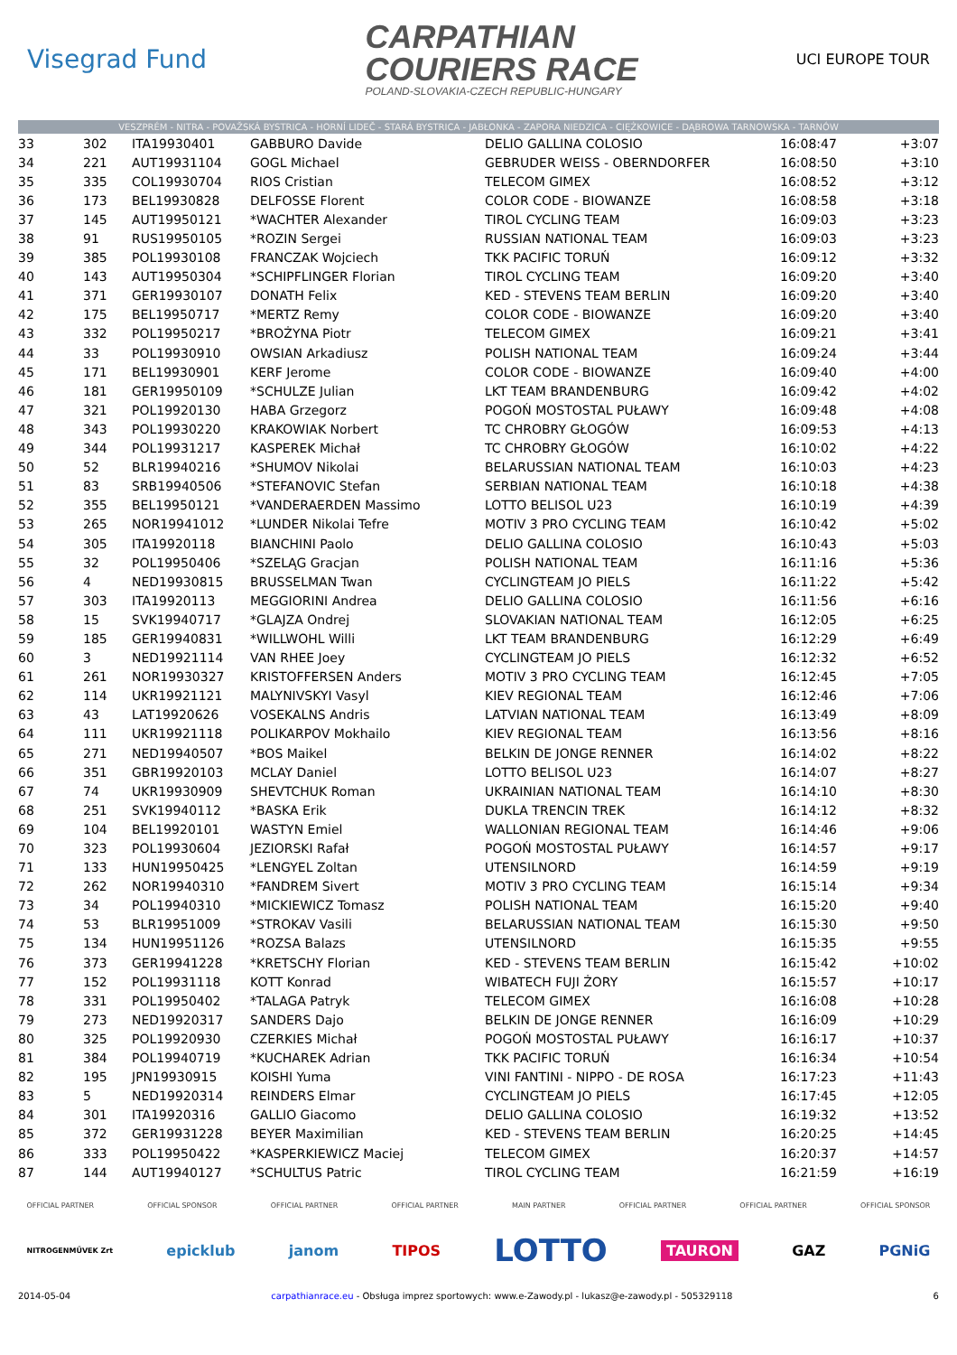Visegrad Fund
CARPATHIAN
COURIERS RACE
POLAND-SLOVAKIA-CZECH REPUBLIC-HUNGARY
UCI EUROPE TOUR
VESZPRÉM - NITRA - POVAŽSKÁ BYSTRICA - HORNÍ LIDEČ - STARÁ BYSTRICA - JABŁONKA - ZAPORA NIEDZICA - CIĘŻKOWICE - DĄBROWA TARNOWSKA - TARNÓW
| 33 | 302 | ITA19930401 | GABBURO Davide | DELIO GALLINA COLOSIO | 16:08:47 | +3:07 |
| 34 | 221 | AUT19931104 | GOGL Michael | GEBRUDER WEISS - OBERNDORFER | 16:08:50 | +3:10 |
| 35 | 335 | COL19930704 | RIOS Cristian | TELECOM GIMEX | 16:08:52 | +3:12 |
| 36 | 173 | BEL19930828 | DELFOSSE Florent | COLOR CODE - BIOWANZE | 16:08:58 | +3:18 |
| 37 | 145 | AUT19950121 | *WACHTER Alexander | TIROL CYCLING TEAM | 16:09:03 | +3:23 |
| 38 | 91 | RUS19950105 | *ROZIN Sergei | RUSSIAN NATIONAL TEAM | 16:09:03 | +3:23 |
| 39 | 385 | POL19930108 | FRANCZAK Wojciech | TKK PACIFIC TORUŃ | 16:09:12 | +3:32 |
| 40 | 143 | AUT19950304 | *SCHIPFLINGER Florian | TIROL CYCLING TEAM | 16:09:20 | +3:40 |
| 41 | 371 | GER19930107 | DONATH Felix | KED - STEVENS TEAM BERLIN | 16:09:20 | +3:40 |
| 42 | 175 | BEL19950717 | *MERTZ Remy | COLOR CODE - BIOWANZE | 16:09:20 | +3:40 |
| 43 | 332 | POL19950217 | *BROŻYNA Piotr | TELECOM GIMEX | 16:09:21 | +3:41 |
| 44 | 33 | POL19930910 | OWSIAN Arkadiusz | POLISH NATIONAL TEAM | 16:09:24 | +3:44 |
| 45 | 171 | BEL19930901 | KERF Jerome | COLOR CODE - BIOWANZE | 16:09:40 | +4:00 |
| 46 | 181 | GER19950109 | *SCHULZE Julian | LKT TEAM BRANDENBURG | 16:09:42 | +4:02 |
| 47 | 321 | POL19920130 | HABA Grzegorz | POGOŃ MOSTOSTAL PUŁAWY | 16:09:48 | +4:08 |
| 48 | 343 | POL19930220 | KRAKOWIAK Norbert | TC CHROBRY GŁOGÓW | 16:09:53 | +4:13 |
| 49 | 344 | POL19931217 | KASPEREK Michał | TC CHROBRY GŁOGÓW | 16:10:02 | +4:22 |
| 50 | 52 | BLR19940216 | *SHUMOV Nikolai | BELARUSSIAN NATIONAL TEAM | 16:10:03 | +4:23 |
| 51 | 83 | SRB19940506 | *STEFANOVIC Stefan | SERBIAN NATIONAL TEAM | 16:10:18 | +4:38 |
| 52 | 355 | BEL19950121 | *VANDERAERDEN Massimo | LOTTO BELISOL U23 | 16:10:19 | +4:39 |
| 53 | 265 | NOR19941012 | *LUNDER Nikolai Tefre | MOTIV 3 PRO CYCLING TEAM | 16:10:42 | +5:02 |
| 54 | 305 | ITA19920118 | BIANCHINI Paolo | DELIO GALLINA COLOSIO | 16:10:43 | +5:03 |
| 55 | 32 | POL19950406 | *SZELĄG Gracjan | POLISH NATIONAL TEAM | 16:11:16 | +5:36 |
| 56 | 4 | NED19930815 | BRUSSELMAN Twan | CYCLINGTEAM JO PIELS | 16:11:22 | +5:42 |
| 57 | 303 | ITA19920113 | MEGGIORINI Andrea | DELIO GALLINA COLOSIO | 16:11:56 | +6:16 |
| 58 | 15 | SVK19940717 | *GLAJZA Ondrej | SLOVAKIAN NATIONAL TEAM | 16:12:05 | +6:25 |
| 59 | 185 | GER19940831 | *WILLWOHL Willi | LKT TEAM BRANDENBURG | 16:12:29 | +6:49 |
| 60 | 3 | NED19921114 | VAN RHEE Joey | CYCLINGTEAM JO PIELS | 16:12:32 | +6:52 |
| 61 | 261 | NOR19930327 | KRISTOFFERSEN Anders | MOTIV 3 PRO CYCLING TEAM | 16:12:45 | +7:05 |
| 62 | 114 | UKR19921121 | MALYNIVSKYI Vasyl | KIEV REGIONAL TEAM | 16:12:46 | +7:06 |
| 63 | 43 | LAT19920626 | VOSEKALNS Andris | LATVIAN NATIONAL TEAM | 16:13:49 | +8:09 |
| 64 | 111 | UKR19921118 | POLIKARPOV Mokhailo | KIEV REGIONAL TEAM | 16:13:56 | +8:16 |
| 65 | 271 | NED19940507 | *BOS Maikel | BELKIN DE JONGE RENNER | 16:14:02 | +8:22 |
| 66 | 351 | GBR19920103 | MCLAY Daniel | LOTTO BELISOL U23 | 16:14:07 | +8:27 |
| 67 | 74 | UKR19930909 | SHEVTCHUK Roman | UKRAINIAN NATIONAL TEAM | 16:14:10 | +8:30 |
| 68 | 251 | SVK19940112 | *BASKA Erik | DUKLA TRENCIN TREK | 16:14:12 | +8:32 |
| 69 | 104 | BEL19920101 | WASTYN Emiel | WALLONIAN REGIONAL TEAM | 16:14:46 | +9:06 |
| 70 | 323 | POL19930604 | JEZIORSKI Rafał | POGOŃ MOSTOSTAL PUŁAWY | 16:14:57 | +9:17 |
| 71 | 133 | HUN19950425 | *LENGYEL Zoltan | UTENSILNORD | 16:14:59 | +9:19 |
| 72 | 262 | NOR19940310 | *FANDREM Sivert | MOTIV 3 PRO CYCLING TEAM | 16:15:14 | +9:34 |
| 73 | 34 | POL19940310 | *MICKIEWICZ Tomasz | POLISH NATIONAL TEAM | 16:15:20 | +9:40 |
| 74 | 53 | BLR19951009 | *STROKAV Vasili | BELARUSSIAN NATIONAL TEAM | 16:15:30 | +9:50 |
| 75 | 134 | HUN19951126 | *ROZSA Balazs | UTENSILNORD | 16:15:35 | +9:55 |
| 76 | 373 | GER19941228 | *KRETSCHY Florian | KED - STEVENS TEAM BERLIN | 16:15:42 | +10:02 |
| 77 | 152 | POL19931118 | KOTT Konrad | WIBATECH FUJI ŻORY | 16:15:57 | +10:17 |
| 78 | 331 | POL19950402 | *TALAGA Patryk | TELECOM GIMEX | 16:16:08 | +10:28 |
| 79 | 273 | NED19920317 | SANDERS Dajo | BELKIN DE JONGE RENNER | 16:16:09 | +10:29 |
| 80 | 325 | POL19920930 | CZERKIES Michał | POGOŃ MOSTOSTAL PUŁAWY | 16:16:17 | +10:37 |
| 81 | 384 | POL19940719 | *KUCHAREK Adrian | TKK PACIFIC TORUŃ | 16:16:34 | +10:54 |
| 82 | 195 | JPN19930915 | KOISHI Yuma | VINI FANTINI - NIPPO - DE ROSA | 16:17:23 | +11:43 |
| 83 | 5 | NED19920314 | REINDERS Elmar | CYCLINGTEAM JO PIELS | 16:17:45 | +12:05 |
| 84 | 301 | ITA19920316 | GALLIO Giacomo | DELIO GALLINA COLOSIO | 16:19:32 | +13:52 |
| 85 | 372 | GER19931228 | BEYER Maximilian | KED - STEVENS TEAM BERLIN | 16:20:25 | +14:45 |
| 86 | 333 | POL19950422 | *KASPERKIEWICZ Maciej | TELECOM GIMEX | 16:20:37 | +14:57 |
| 87 | 144 | AUT19940127 | *SCHULTUS Patric | TIROL CYCLING TEAM | 16:21:59 | +16:19 |
OFFICIAL PARTNER OFFICIAL SPONSOR OFFICIAL PARTNER OFFICIAL PARTNER MAIN PARTNER OFFICIAL PARTNER OFFICIAL PARTNER OFFICIAL SPONSOR
NITROGENMŰVEK Zrt epicklub janom TIPOS LOTTO TAURON GAZ PGNiG
2014-05-04 carpathianrace.eu - Obsługa imprez sportowych: www.e-Zawody.pl - lukasz@e-zawody.pl - 505329118 6